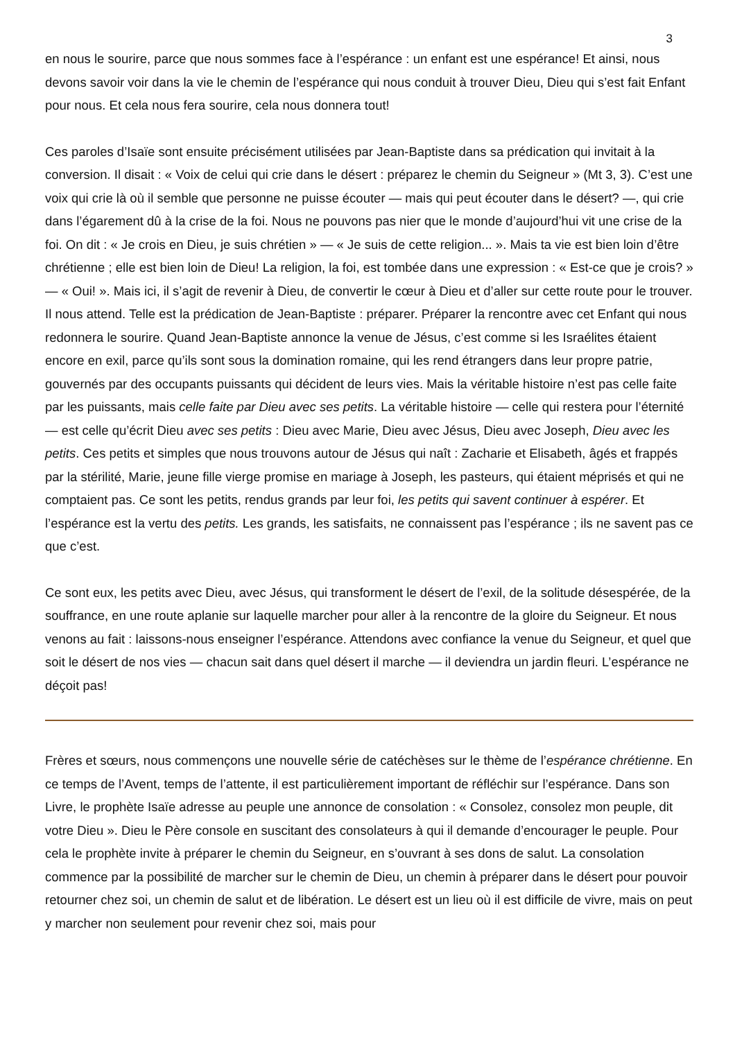3
en nous le sourire, parce que nous sommes face à l’espérance : un enfant est une espérance! Et ainsi, nous devons savoir voir dans la vie le chemin de l’espérance qui nous conduit à trouver Dieu, Dieu qui s’est fait Enfant pour nous. Et cela nous fera sourire, cela nous donnera tout!
Ces paroles d’Isaïe sont ensuite précisément utilisées par Jean-Baptiste dans sa prédication qui invitait à la conversion. Il disait : « Voix de celui qui crie dans le désert : préparez le chemin du Seigneur » (Mt 3, 3). C’est une voix qui crie là où il semble que personne ne puisse écouter — mais qui peut écouter dans le désert? —, qui crie dans l’égarement dû à la crise de la foi. Nous ne pouvons pas nier que le monde d’aujourd’hui vit une crise de la foi. On dit : « Je crois en Dieu, je suis chrétien » — « Je suis de cette religion... ». Mais ta vie est bien loin d’être chrétienne ; elle est bien loin de Dieu! La religion, la foi, est tombée dans une expression : « Est-ce que je crois? » — « Oui! ». Mais ici, il s’agit de revenir à Dieu, de convertir le cœur à Dieu et d’aller sur cette route pour le trouver. Il nous attend. Telle est la prédication de Jean-Baptiste : préparer. Préparer la rencontre avec cet Enfant qui nous redonnera le sourire. Quand Jean-Baptiste annonce la venue de Jésus, c’est comme si les Israélites étaient encore en exil, parce qu’ils sont sous la domination romaine, qui les rend étrangers dans leur propre patrie, gouvernés par des occupants puissants qui décident de leurs vies. Mais la véritable histoire n’est pas celle faite par les puissants, mais celle faite par Dieu avec ses petits. La véritable histoire — celle qui restera pour l’éternité — est celle qu’écrit Dieu avec ses petits : Dieu avec Marie, Dieu avec Jésus, Dieu avec Joseph, Dieu avec les petits. Ces petits et simples que nous trouvons autour de Jésus qui naît : Zacharie et Elisabeth, âgés et frappés par la stérilité, Marie, jeune fille vierge promise en mariage à Joseph, les pasteurs, qui étaient méprisés et qui ne comptaient pas. Ce sont les petits, rendus grands par leur foi, les petits qui savent continuer à espérer. Et l’espérance est la vertu des petits. Les grands, les satisfaits, ne connaissent pas l’espérance ; ils ne savent pas ce que c’est.
Ce sont eux, les petits avec Dieu, avec Jésus, qui transforment le désert de l’exil, de la solitude désespérée, de la souffrance, en une route aplanie sur laquelle marcher pour aller à la rencontre de la gloire du Seigneur. Et nous venons au fait : laissons-nous enseigner l’espérance. Attendons avec confiance la venue du Seigneur, et quel que soit le désert de nos vies — chacun sait dans quel désert il marche — il deviendra un jardin fleuri. L’espérance ne déçoit pas!
Frères et sœurs, nous commençons une nouvelle série de catéchèses sur le thème de l’espérance chrétienne. En ce temps de l’Avent, temps de l’attente, il est particulièrement important de réfléchir sur l’espérance. Dans son Livre, le prophète Isaïe adresse au peuple une annonce de consolation : « Consolez, consolez mon peuple, dit votre Dieu ». Dieu le Père console en suscitant des consolateurs à qui il demande d’encourager le peuple. Pour cela le prophète invite à préparer le chemin du Seigneur, en s’ouvrant à ses dons de salut. La consolation commence par la possibilité de marcher sur le chemin de Dieu, un chemin à préparer dans le désert pour pouvoir retourner chez soi, un chemin de salut et de libération. Le désert est un lieu où il est difficile de vivre, mais on peut y marcher non seulement pour revenir chez soi, mais pour